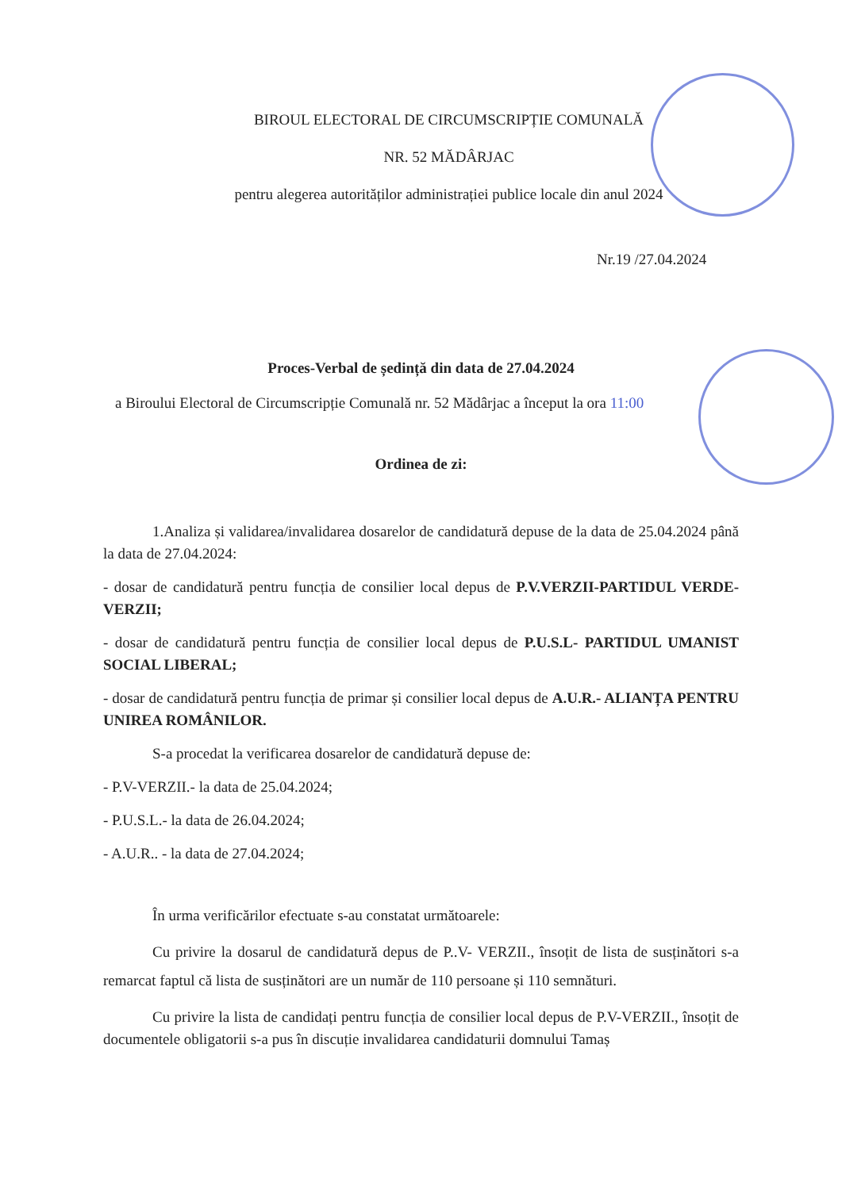BIROUL ELECTORAL DE CIRCUMSCRIPȚIE COMUNALĂ
NR. 52 MĂDÂRJAC
pentru alegerea autorităților administrației publice locale din anul 2024
Nr.19 /27.04.2024
Proces-Verbal de ședință din data de 27.04.2024
a Biroului Electoral de Circumscripție Comunală nr. 52 Mădârjac a început la ora 11:00
Ordinea de zi:
1.Analiza și validarea/invalidarea dosarelor de candidatură depuse de la data de 25.04.2024 până la data de 27.04.2024:
- dosar de candidatură pentru funcția de consilier local depus de P.V.VERZII-PARTIDUL VERDE-VERZII;
- dosar de candidatură pentru funcția de consilier local depus de P.U.S.L- PARTIDUL UMANIST SOCIAL LIBERAL;
- dosar de candidatură pentru funcția de primar și consilier local depus de A.U.R.- ALIANȚA PENTRU UNIREA ROMÂNILOR.
S-a procedat la verificarea dosarelor de candidatură depuse de:
- P.V-VERZII.- la data de 25.04.2024;
- P.U.S.L.- la data de 26.04.2024;
- A.U.R.. - la data de 27.04.2024;
În urma verificărilor efectuate s-au constatat următoarele:
Cu privire la dosarul de candidatură depus de P..V- VERZII., însoțit de lista de susținători s-a remarcat faptul că lista de susținători are un număr de 110 persoane și 110 semnături.
Cu privire la lista de candidați pentru funcția de consilier local depus de P.V-VERZII., însoțit de documentele obligatorii s-a pus în discuție invalidarea candidaturii domnului Tamaș